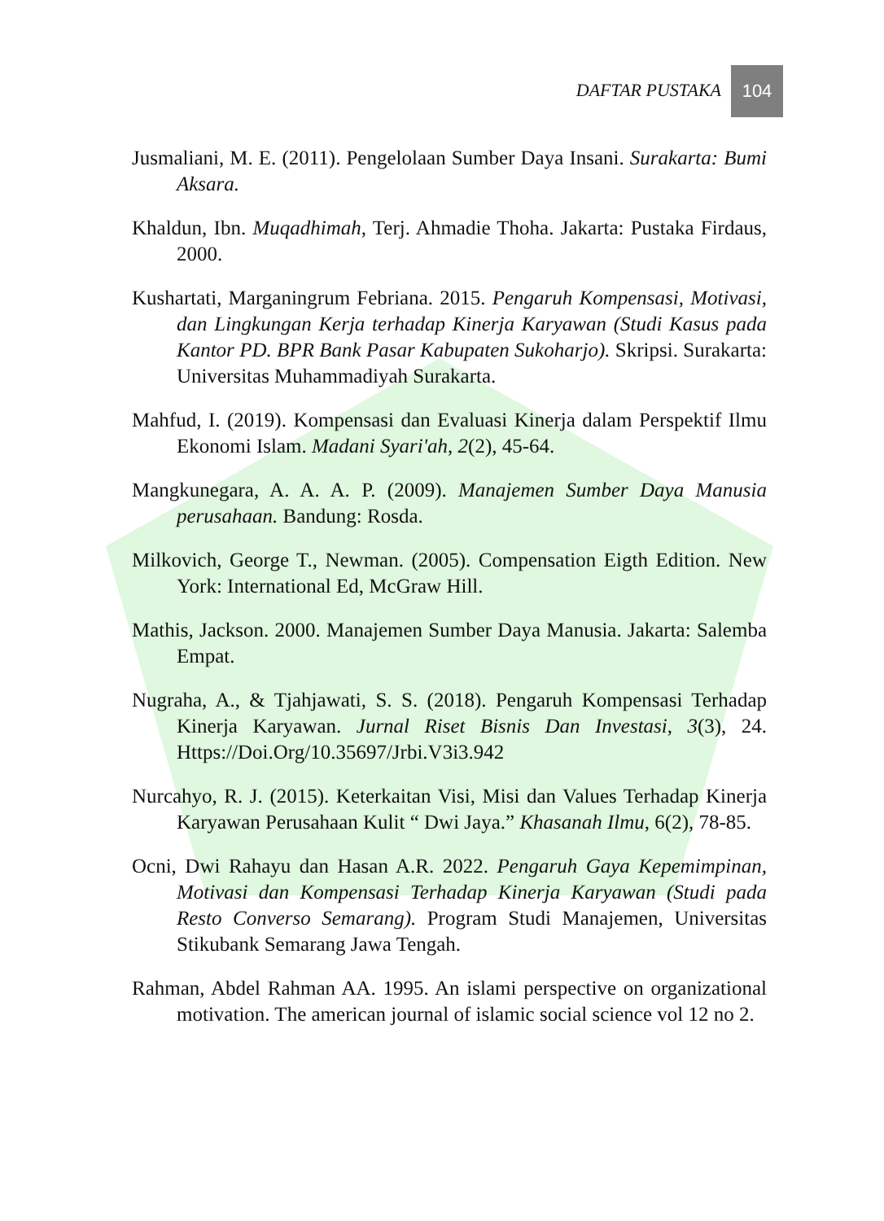DAFTAR PUSTAKA
104
Jusmaliani, M. E. (2011). Pengelolaan Sumber Daya Insani. Surakarta: Bumi Aksara.
Khaldun, Ibn. Muqadhimah, Terj. Ahmadie Thoha. Jakarta: Pustaka Firdaus, 2000.
Kushartati, Marganingrum Febriana. 2015. Pengaruh Kompensasi, Motivasi, dan Lingkungan Kerja terhadap Kinerja Karyawan (Studi Kasus pada Kantor PD. BPR Bank Pasar Kabupaten Sukoharjo). Skripsi. Surakarta: Universitas Muhammadiyah Surakarta.
Mahfud, I. (2019). Kompensasi dan Evaluasi Kinerja dalam Perspektif Ilmu Ekonomi Islam. Madani Syari'ah, 2(2), 45-64.
Mangkunegara, A. A. A. P. (2009). Manajemen Sumber Daya Manusia perusahaan. Bandung: Rosda.
Milkovich, George T., Newman. (2005). Compensation Eigth Edition. New York: International Ed, McGraw Hill.
Mathis, Jackson. 2000. Manajemen Sumber Daya Manusia. Jakarta: Salemba Empat.
Nugraha, A., & Tjahjawati, S. S. (2018). Pengaruh Kompensasi Terhadap Kinerja Karyawan. Jurnal Riset Bisnis Dan Investasi, 3(3), 24. Https://Doi.Org/10.35697/Jrbi.V3i3.942
Nurcahyo, R. J. (2015). Keterkaitan Visi, Misi dan Values Terhadap Kinerja Karyawan Perusahaan Kulit “ Dwi Jaya.” Khasanah Ilmu, 6(2), 78-85.
Ocni, Dwi Rahayu dan Hasan A.R. 2022. Pengaruh Gaya Kepemimpinan, Motivasi dan Kompensasi Terhadap Kinerja Karyawan (Studi pada Resto Converso Semarang). Program Studi Manajemen, Universitas Stikubank Semarang Jawa Tengah.
Rahman, Abdel Rahman AA. 1995. An islami perspective on organizational motivation. The american journal of islamic social science vol 12 no 2.